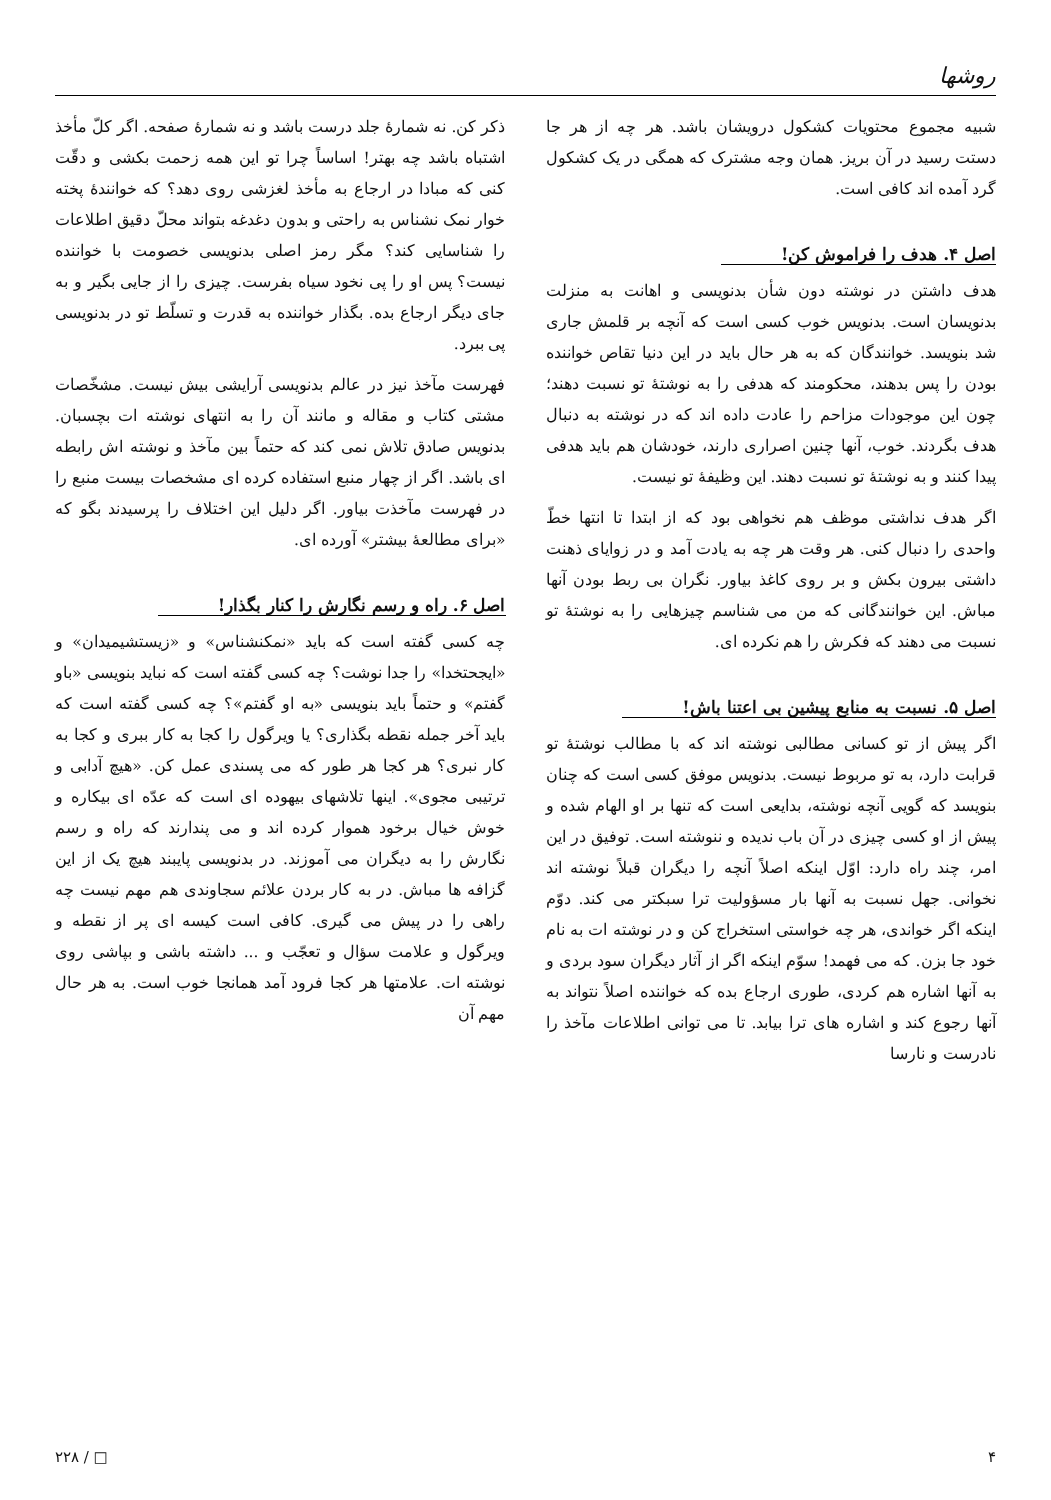روشها
شبیه مجموع محتویات کشکول درویشان باشد. هر چه از هر جا دستت رسید در آن بریز. همان وجه مشترک که همگی در یک کشکول گرد آمده اند کافی است.
اصل ۴. هدف را فراموش کن!
هدف داشتن در نوشته دون شأن بدنویسی و اهانت به منزلت بدنویسان است. بدنویس خوب کسی است که آنچه بر قلمش جاری شد بنویسد. خوانندگان که به هر حال باید در این دنیا تقاص خواننده بودن را پس بدهند، محکومند که هدفی را به نوشتهٔ تو نسبت دهند؛ چون این موجودات مزاحم را عادت داده اند که در نوشته به دنبال هدف بگردند. خوب، آنها چنین اصراری دارند، خودشان هم باید هدفی پیدا کنند و به نوشتهٔ تو نسبت دهند. این وظیفهٔ تو نیست.
اگر هدف نداشتی موظف هم نخواهی بود که از ابتدا تا انتها خطّ واحدی را دنبال کنی. هر وقت هر چه به یادت آمد و در زوایای ذهنت داشتی بیرون بکش و بر روی کاغذ بیاور. نگران بی ربط بودن آنها مباش. این خوانندگانی که من می شناسم چیزهایی را به نوشتهٔ تو نسبت می دهند که فکرش را هم نکرده ای.
اصل ۵. نسبت به منابع پیشین بی اعتنا باش!
اگر پیش از تو کسانی مطالبی نوشته اند که با مطالب نوشتهٔ تو قرابت دارد، به تو مربوط نیست. بدنویس موفق کسی است که چنان بنویسد که گویی آنچه نوشته، بدایعی است که تنها بر او الهام شده و پیش از او کسی چیزی در آن باب ندیده و ننوشته است. توفیق در این امر، چند راه دارد: اوّل اینکه اصلاً آنچه را دیگران قبلاً نوشته اند نخوانی. جهل نسبت به آنها بار مسؤولیت ترا سبکتر می کند. دوّم اینکه اگر خواندی، هر چه خواستی استخراج کن و در نوشته ات به نام خود جا بزن. که می فهمد! سوّم اینکه اگر از آثار دیگران سود بردی و به آنها اشاره هم کردی، طوری ارجاع بده که خواننده اصلاً نتواند به آنها رجوع کند و اشاره های ترا بیابد. تا می توانی اطلاعات مآخذ را نادرست و نارسا
ذکر کن. نه شمارهٔ جلد درست باشد و نه شمارهٔ صفحه. اگر کلّ مأخذ اشتباه باشد چه بهتر! اساساً چرا تو این همه زحمت بکشی و دقّت کنی که مبادا در ارجاع به مأخذ لغزشی روی دهد؟ که خوانندهٔ پخته خوار نمک نشناس به راحتی و بدون دغدغه بتواند محلّ دقیق اطلاعات را شناسایی کند؟ مگر رمز اصلی بدنویسی خصومت با خواننده نیست؟ پس او را پی نخود سیاه بفرست. چیزی را از جایی بگیر و به جای دیگر ارجاع بده. بگذار خواننده به قدرت و تسلّط تو در بدنویسی پی ببرد.
فهرست مآخذ نیز در عالم بدنویسی آرایشی بیش نیست. مشخّصات مشتی کتاب و مقاله و مانند آن را به انتهای نوشته ات بچسبان. بدنویس صادق تلاش نمی کند که حتماً بین مآخذ و نوشته اش رابطه ای باشد. اگر از چهار منبع استفاده کرده ای مشخصات بیست منبع را در فهرست مآخذت بیاور. اگر دلیل این اختلاف را پرسیدند بگو که «برای مطالعهٔ بیشتر» آورده ای.
اصل ۶. راه و رسم نگارش را کنار بگذار!
چه کسی گفته است که باید «نمکنشناس» و «زیستشیمیدان» و «ایجحتخدا» را جدا نوشت؟ چه کسی گفته است که نباید بنویسی «باو گفتم» و حتماً باید بنویسی «به او گفتم»؟ چه کسی گفته است که باید آخر جمله نقطه بگذاری؟ یا ویرگول را کجا به کار ببری و کجا به کار نبری؟ هر کجا هر طور که می پسندی عمل کن. «هیچ آدابی و ترتیبی مجوی». اینها تلاشهای بیهوده ای است که عدّه ای بیکاره و خوش خیال برخود هموار کرده اند و می پندارند که راه و رسم نگارش را به دیگران می آموزند. در بدنویسی پایبند هیچ یک از این گزافه ها مباش. در به کار بردن علائم سجاوندی هم مهم نیست چه راهی را در پیش می گیری. کافی است کیسه ای پر از نقطه و ویرگول و علامت سؤال و تعجّب و ... داشته باشی و بپاشی روی نوشته ات. علامتها هر کجا فرود آمد همانجا خوب است. به هر حال مهم آن
۴ □ / ۲۲۸